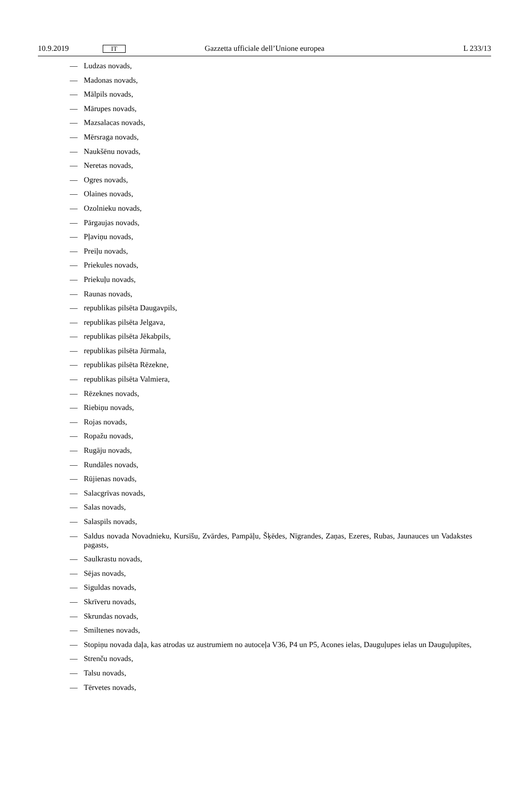10.9.2019
IT
Gazzetta ufficiale dell’Unione europea
L 233/13
— Ludzas novads,
— Madonas novads,
— Mālpils novads,
— Mārupes novads,
— Mazsalacas novads,
— Mērsraga novads,
— Naukšēnu novads,
— Neretas novads,
— Ogres novads,
— Olaines novads,
— Ozolnieku novads,
— Pārgaujas novads,
— Pļaviņu novads,
— Preiļu novads,
— Priekules novads,
— Priekuļu novads,
— Raunas novads,
— republikas pilsēta Daugavpils,
— republikas pilsēta Jelgava,
— republikas pilsēta Jēkabpils,
— republikas pilsēta Jūrmala,
— republikas pilsēta Rēzekne,
— republikas pilsēta Valmiera,
— Rēzeknes novads,
— Riebiņu novads,
— Rojas novads,
— Ropažu novads,
— Rugāju novads,
— Rundāles novads,
— Rūjienas novads,
— Salacgrīvas novads,
— Salas novads,
— Salaspils novads,
— Saldus novada Novadnieku, Kursīšu, Zvārdes, Pampāļu, Šķēdes, Nīgrandes, Zaņas, Ezeres, Rubas, Jaunauces un Vadakstes pagasts,
— Saulkrastu novads,
— Sējas novads,
— Siguldas novads,
— Skrīveru novads,
— Skrundas novads,
— Smiltenes novads,
— Stopiņu novada daļa, kas atrodas uz austrumiem no autoceļa V36, P4 un P5, Acones ielas, Dauguļupes ielas un Dauguļupītes,
— Strenču novads,
— Talsu novads,
— Tērvetes novads,